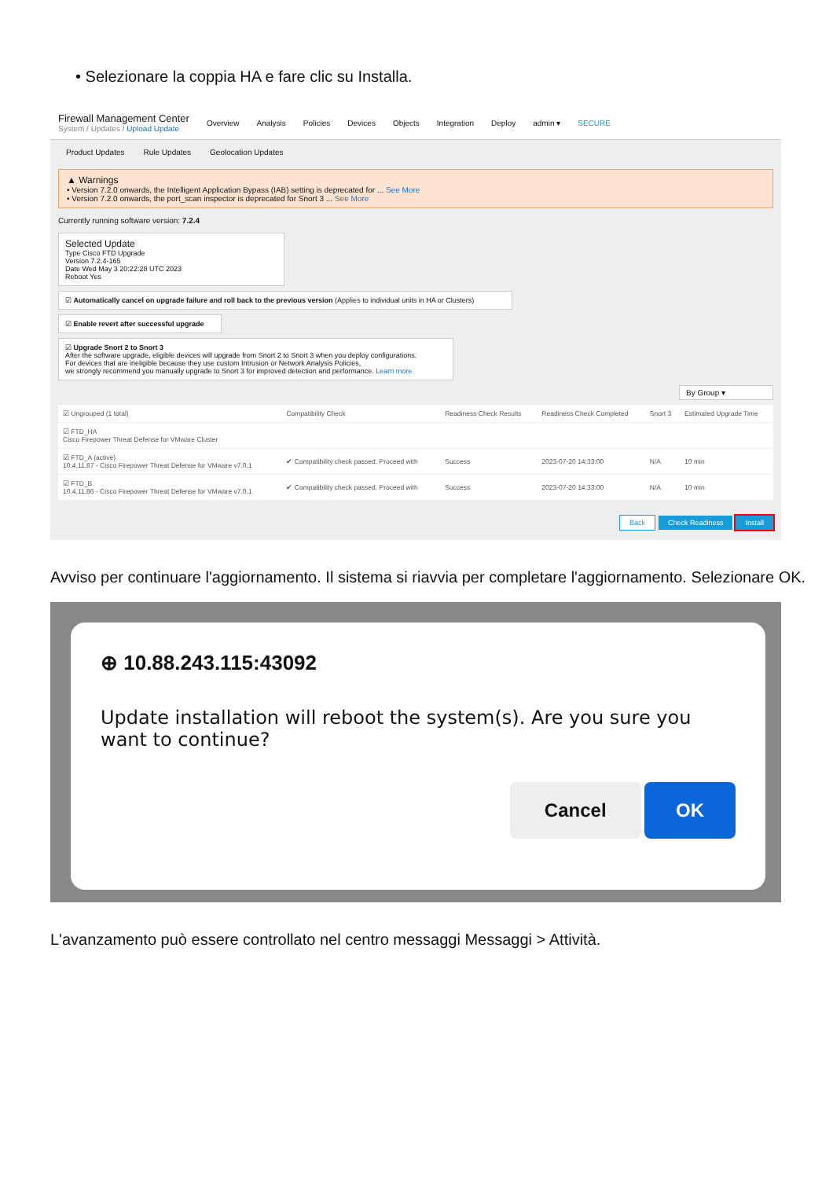• Selezionare la coppia HA e fare clic su Installa.
Firewall Management Center
System / Updates / Upload Update
Overview Analysis Policies Devices Objects Integration Deploy admin ▾ SECURE
Product Updates Rule Updates Geolocation Updates
▲ Warnings
• Version 7.2.0 onwards, the Intelligent Application Bypass (IAB) setting is deprecated for ... See More
• Version 7.2.0 onwards, the port_scan inspector is deprecated for Snort 3 ... See More
Currently running software version: 7.2.4
Selected Update
Type Cisco FTD Upgrade
Version 7.2.4-165
Date Wed May 3 20:22:28 UTC 2023
Reboot Yes
☑ Automatically cancel on upgrade failure and roll back to the previous version (Applies to individual units in HA or Clusters)
☑ Enable revert after successful upgrade
☑ Upgrade Snort 2 to Snort 3
After the software upgrade, eligible devices will upgrade from Snort 2 to Snort 3 when you deploy configurations.
For devices that are ineligible because they use custom Intrusion or Network Analysis Policies,
we strongly recommend you manually upgrade to Snort 3 for improved detection and performance. Learn more
By Group ▾
| ☑ Ungrouped (1 total) | Compatibility Check | Readiness Check Results | Readiness Check Completed | Snort 3 | Estimated Upgrade Time |
| --- | --- | --- | --- | --- | --- |
| ☑ FTD_HA Cisco Firepower Threat Defense for VMware Cluster | | | | | |
| ☑ FTD_A (active) 10.4.11.87 - Cisco Firepower Threat Defense for VMware v7.0.1 | ✔ Compatibility check passed. Proceed with | Success | 2023-07-20 14:33:00 | N/A | 10 min |
| ☑ FTD_B 10.4.11.86 - Cisco Firepower Threat Defense for VMware v7.0.1 | ✔ Compatibility check passed. Proceed with | Success | 2023-07-20 14:33:00 | N/A | 10 min |
Back Check Readiness Install
Avviso per continuare l'aggiornamento. Il sistema si riavvia per completare l'aggiornamento. Selezionare OK.
⊕ 10.88.243.115:43092
Update installation will reboot the system(s). Are you sure you want to continue?
Cancel OK
L'avanzamento può essere controllato nel centro messaggi Messaggi > Attività.